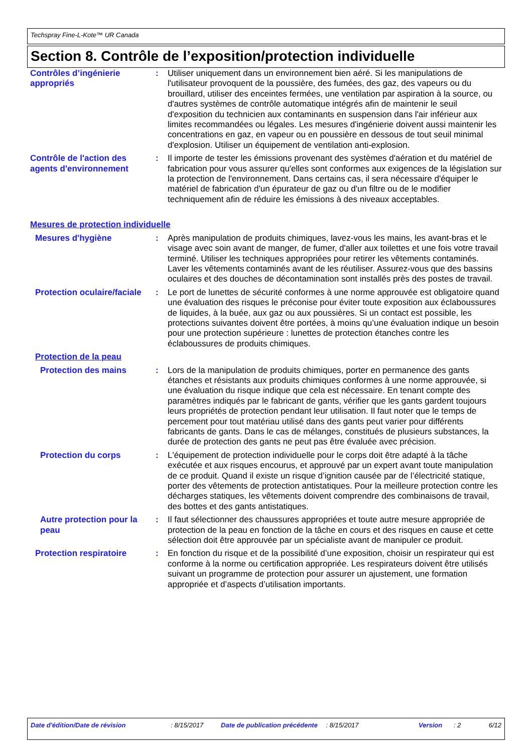Techspray Fine-L-Kote™ UR Canada
Section 8. Contrôle de l’exposition/protection individuelle
Contrôles d’ingénierie appropriés
: Utiliser uniquement dans un environnement bien aéré. Si les manipulations de l'utilisateur provoquent de la poussière, des fumées, des gaz, des vapeurs ou du brouillard, utiliser des enceintes fermées, une ventilation par aspiration à la source, ou d'autres systèmes de contrôle automatique intégrés afin de maintenir le seuil d'exposition du technicien aux contaminants en suspension dans l'air inférieur aux limites recommandées ou légales. Les mesures d'ingénierie doivent aussi maintenir les concentrations en gaz, en vapeur ou en poussière en dessous de tout seuil minimal d'explosion. Utiliser un équipement de ventilation anti-explosion.
Contrôle de l'action des agents d'environnement
: Il importe de tester les émissions provenant des systèmes d'aération et du matériel de fabrication pour vous assurer qu'elles sont conformes aux exigences de la législation sur la protection de l'environnement. Dans certains cas, il sera nécessaire d'équiper le matériel de fabrication d'un épurateur de gaz ou d'un filtre ou de le modifier techniquement afin de réduire les émissions à des niveaux acceptables.
Mesures de protection individuelle
Mesures d'hygiène : Après manipulation de produits chimiques, lavez-vous les mains, les avant-bras et le visage avec soin avant de manger, de fumer, d'aller aux toilettes et une fois votre travail terminé. Utiliser les techniques appropriées pour retirer les vêtements contaminés. Laver les vêtements contaminés avant de les réutiliser. Assurez-vous que des bassins oculaires et des douches de décontamination sont installés près des postes de travail.
Protection oculaire/faciale
: Le port de lunettes de sécurité conformes à une norme approuvée est obligatoire quand une évaluation des risques le préconise pour éviter toute exposition aux éclaboussures de liquides, à la buée, aux gaz ou aux poussières. Si un contact est possible, les protections suivantes doivent être portées, à moins qu’une évaluation indique un besoin pour une protection supérieure : lunettes de protection étanches contre les éclaboussures de produits chimiques.
Protection de la peau
Protection des mains : Lors de la manipulation de produits chimiques, porter en permanence des gants étanches et résistants aux produits chimiques conformes à une norme approuvée, si une évaluation du risque indique que cela est nécessaire. En tenant compte des paramètres indiqués par le fabricant de gants, vérifier que les gants gardent toujours leurs propriétés de protection pendant leur utilisation. Il faut noter que le temps de percement pour tout matériau utilisé dans des gants peut varier pour différents fabricants de gants. Dans le cas de mélanges, constitués de plusieurs substances, la durée de protection des gants ne peut pas être évaluée avec précision.
Protection du corps : L'équipement de protection individuelle pour le corps doit être adapté à la tâche exécutée et aux risques encourus, et approuvé par un expert avant toute manipulation de ce produit. Quand il existe un risque d’ignition causée par de l’électricité statique, porter des vêtements de protection antistatiques. Pour la meilleure protection contre les décharges statiques, les vêtements doivent comprendre des combinaisons de travail, des bottes et des gants antistatiques.
Autre protection pour la peau
: Il faut sélectionner des chaussures appropriées et toute autre mesure appropriée de protection de la peau en fonction de la tâche en cours et des risques en cause et cette sélection doit être approuvée par un spécialiste avant de manipuler ce produit.
Protection respiratoire : En fonction du risque et de la possibilité d’une exposition, choisir un respirateur qui est conforme à la norme ou certification appropriée. Les respirateurs doivent être utilisés suivant un programme de protection pour assurer un ajustement, une formation appropriée et d’aspects d’utilisation importants.
Date d'édition/Date de révision : 8/15/2017 Date de publication précédente
: 8/15/2017 Version : 2 6/12